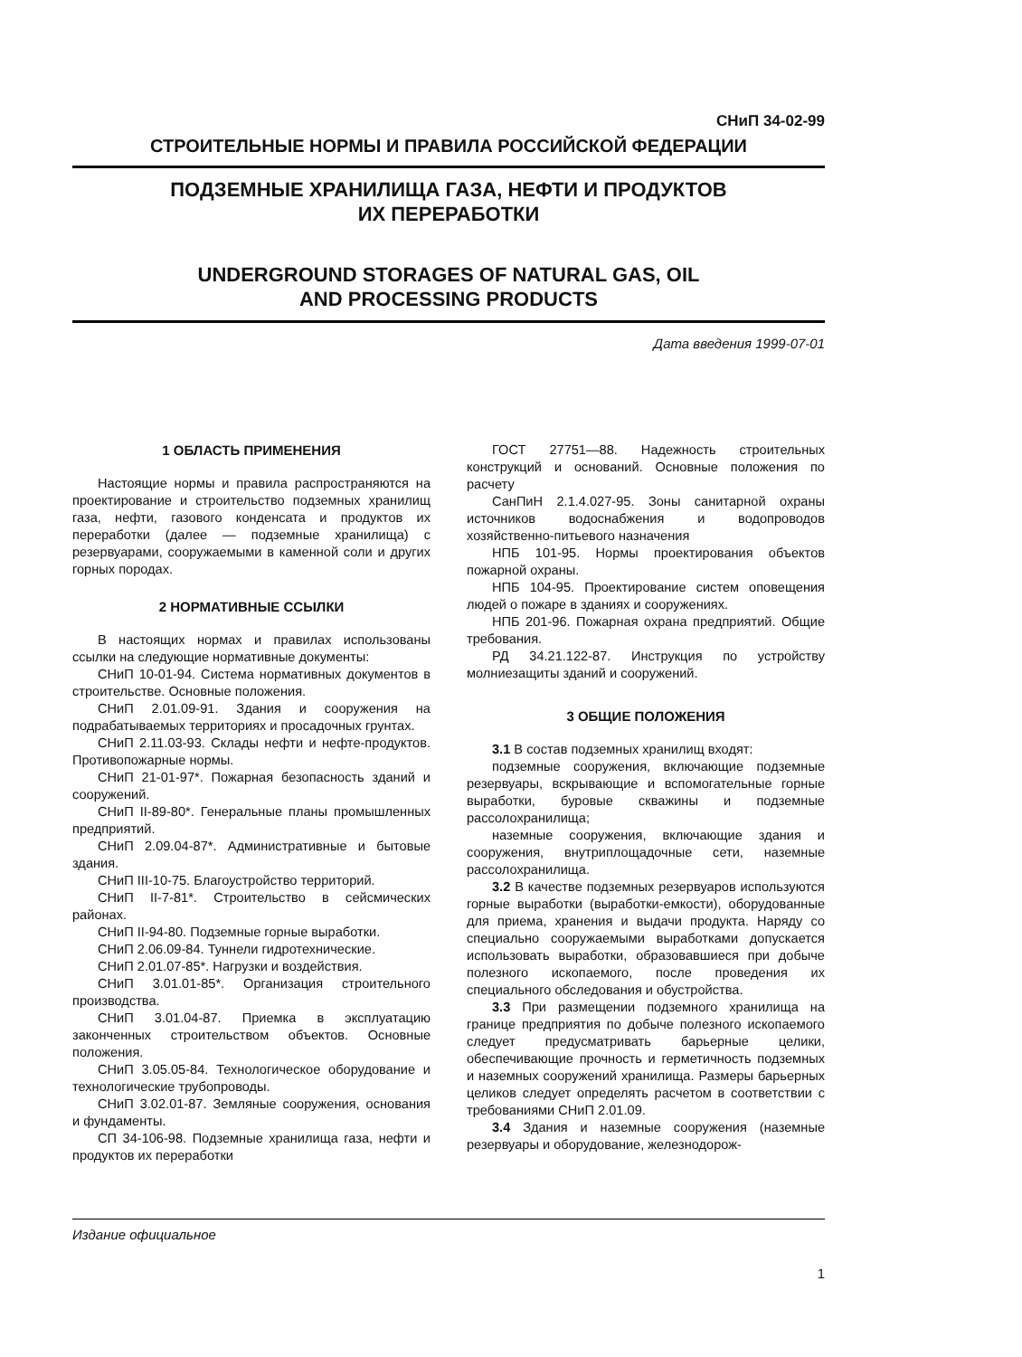СНиП 34-02-99
СТРОИТЕЛЬНЫЕ НОРМЫ И ПРАВИЛА РОССИЙСКОЙ ФЕДЕРАЦИИ
ПОДЗЕМНЫЕ ХРАНИЛИЩА ГАЗА, НЕФТИ И ПРОДУКТОВ
ИХ ПЕРЕРАБОТКИ
UNDERGROUND STORAGES OF NATURAL GAS, OIL
AND PROCESSING PRODUCTS
Дата введения 1999-07-01
1 ОБЛАСТЬ ПРИМЕНЕНИЯ
Настоящие нормы и правила распространяются на проектирование и строительство подземных хранилищ газа, нефти, газового конденсата и продуктов их переработки (далее — подземные хранилища) с резервуарами, сооружаемыми в каменной соли и других горных породах.
2 НОРМАТИВНЫЕ ССЫЛКИ
В настоящих нормах и правилах использованы ссылки на следующие нормативные документы:
СНиП 10-01-94. Система нормативных документов в строительстве. Основные положения.
СНиП 2.01.09-91. Здания и сооружения на подрабатываемых территориях и просадочных грунтах.
СНиП 2.11.03-93. Склады нефти и нефте-продуктов. Противопожарные нормы.
СНиП 21-01-97*. Пожарная безопасность зданий и сооружений.
СНиП II-89-80*. Генеральные планы промышленных предприятий.
СНиП 2.09.04-87*. Административные и бытовые здания.
СНиП III-10-75. Благоустройство территорий.
СНиП II-7-81*. Строительство в сейсмических районах.
СНиП II-94-80. Подземные горные выработки.
СНиП 2.06.09-84. Туннели гидротехнические.
СНиП 2.01.07-85*. Нагрузки и воздействия.
СНиП 3.01.01-85*. Организация строительного производства.
СНиП 3.01.04-87. Приемка в эксплуатацию законченных строительством объектов. Основные положения.
СНиП 3.05.05-84. Технологическое оборудование и технологические трубопроводы.
СНиП 3.02.01-87. Земляные сооружения, основания и фундаменты.
СП 34-106-98. Подземные хранилища газа, нефти и продуктов их переработки
ГОСТ 27751—88. Надежность строительных конструкций и оснований. Основные положения по расчету
СанПиН 2.1.4.027-95. Зоны санитарной охраны источников водоснабжения и водопроводов хозяйственно-питьевого назначения
НПБ 101-95. Нормы проектирования объектов пожарной охраны.
НПБ 104-95. Проектирование систем оповещения людей о пожаре в зданиях и сооружениях.
НПБ 201-96. Пожарная охрана предприятий. Общие требования.
РД 34.21.122-87. Инструкция по устройству молниезащиты зданий и сооружений.
3 ОБЩИЕ ПОЛОЖЕНИЯ
3.1 В состав подземных хранилищ входят:
подземные сооружения, включающие подземные резервуары, вскрывающие и вспомогательные горные выработки, буровые скважины и подземные рассолохранилища;
наземные сооружения, включающие здания и сооружения, внутриплощадочные сети, наземные рассолохранилища.
3.2 В качестве подземных резервуаров используются горные выработки (выработки-емкости), оборудованные для приема, хранения и выдачи продукта. Наряду со специально сооружаемыми выработками допускается использовать выработки, образовавшиеся при добыче полезного ископаемого, после проведения их специального обследования и обустройства.
3.3 При размещении подземного хранилища на границе предприятия по добыче полезного ископаемого следует предусматривать барьерные целики, обеспечивающие прочность и герметичность подземных и наземных сооружений хранилища. Размеры барьерных целиков следует определять расчетом в соответствии с требованиями СНиП 2.01.09.
3.4 Здания и наземные сооружения (наземные резервуары и оборудование, железнодорож-
Издание официальное
1